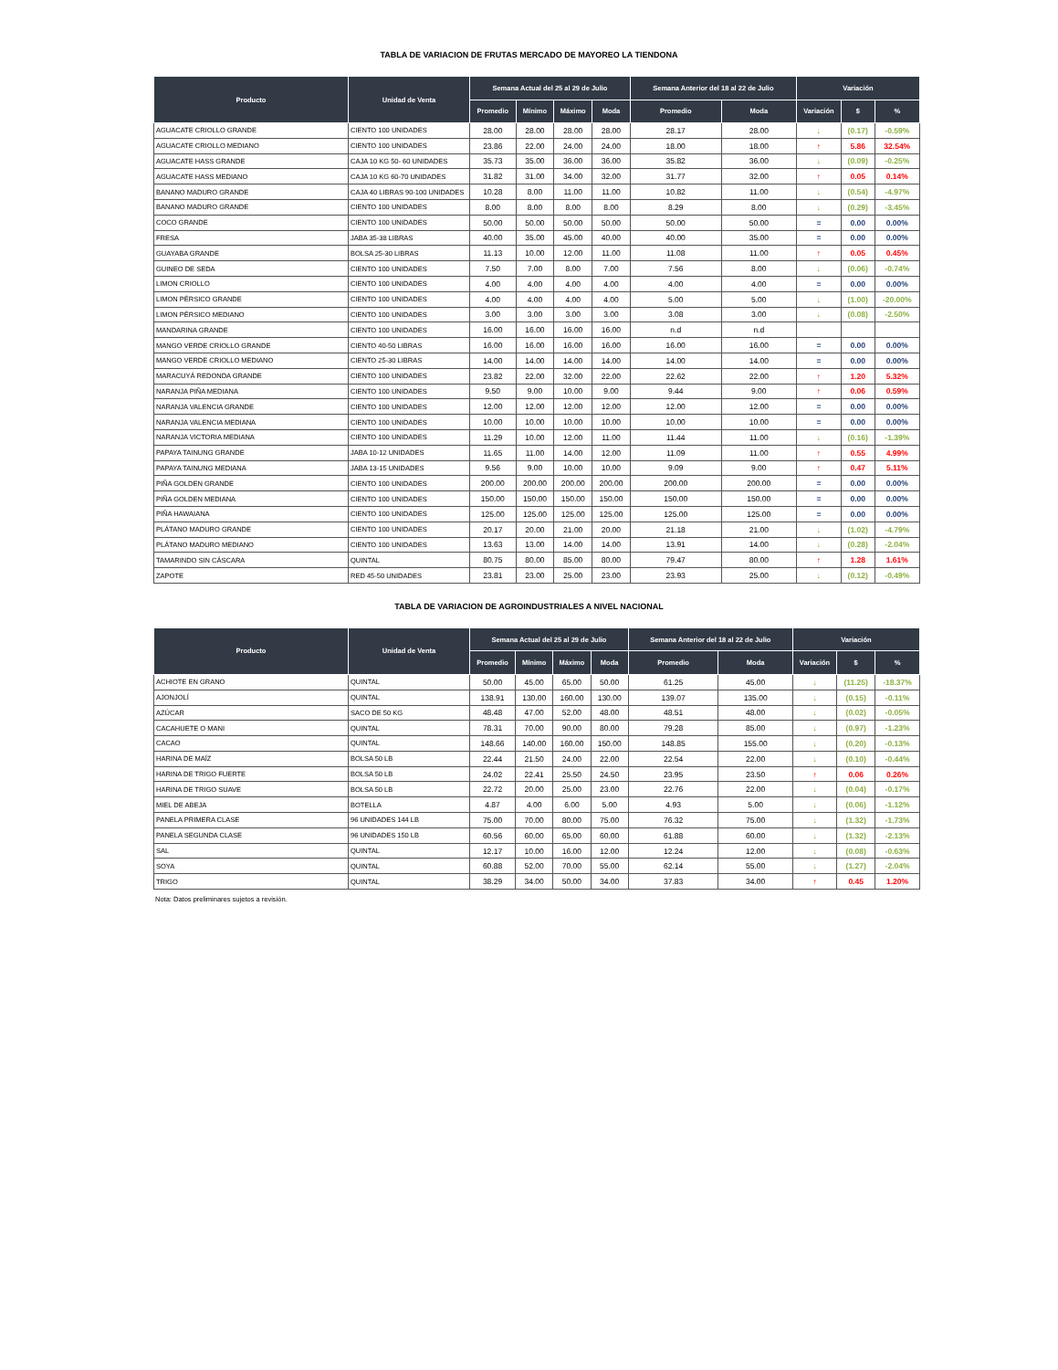TABLA DE VARIACION DE FRUTAS MERCADO DE MAYOREO LA TIENDONA
| Producto | Unidad de Venta | Semana Actual del 25 al 29 de Julio | | | | Semana Anterior del 18 al 22 de Julio | | Variación | | |
| --- | --- | --- | --- | --- | --- | --- | --- | --- | --- | --- |
| | | Promedio | Mínimo | Máximo | Moda | Promedio | Moda | Variación | $ | % |
| AGUACATE CRIOLLO GRANDE | CIENTO 100 UNIDADES | 28.00 | 28.00 | 28.00 | 28.00 | 28.17 | 28.00 | ↓ | (0.17) | -0.59% |
| AGUACATE CRIOLLO MEDIANO | CIENTO 100 UNIDADES | 23.86 | 22.00 | 24.00 | 24.00 | 18.00 | 18.00 | ↑ | 5.86 | 32.54% |
| AGUACATE HASS GRANDE | CAJA 10 KG 50- 60 UNIDADES | 35.73 | 35.00 | 36.00 | 36.00 | 35.82 | 36.00 | ↓ | (0.09) | -0.25% |
| AGUACATE HASS MEDIANO | CAJA 10 KG 60-70 UNIDADES | 31.82 | 31.00 | 34.00 | 32.00 | 31.77 | 32.00 | ↑ | 0.05 | 0.14% |
| BANANO MADURO GRANDE | CAJA 40 LIBRAS 90-100 UNIDADES | 10.28 | 8.00 | 11.00 | 11.00 | 10.82 | 11.00 | ↓ | (0.54) | -4.97% |
| BANANO MADURO GRANDE | CIENTO 100 UNIDADES | 8.00 | 8.00 | 8.00 | 8.00 | 8.29 | 8.00 | ↓ | (0.29) | -3.45% |
| COCO GRANDE | CIENTO 100 UNIDADES | 50.00 | 50.00 | 50.00 | 50.00 | 50.00 | 50.00 | = | 0.00 | 0.00% |
| FRESA | JABA 35-38 LIBRAS | 40.00 | 35.00 | 45.00 | 40.00 | 40.00 | 35.00 | = | 0.00 | 0.00% |
| GUAYABA GRANDE | BOLSA 25-30 LIBRAS | 11.13 | 10.00 | 12.00 | 11.00 | 11.08 | 11.00 | ↑ | 0.05 | 0.45% |
| GUINEO DE SEDA | CIENTO 100 UNIDADES | 7.50 | 7.00 | 8.00 | 7.00 | 7.56 | 8.00 | ↓ | (0.06) | -0.74% |
| LIMON CRIOLLO | CIENTO 100 UNIDADES | 4.00 | 4.00 | 4.00 | 4.00 | 4.00 | 4.00 | = | 0.00 | 0.00% |
| LIMON PÉRSICO GRANDE | CIENTO 100 UNIDADES | 4.00 | 4.00 | 4.00 | 4.00 | 5.00 | 5.00 | ↓ | (1.00) | -20.00% |
| LIMON PÉRSICO MEDIANO | CIENTO 100 UNIDADES | 3.00 | 3.00 | 3.00 | 3.00 | 3.08 | 3.00 | ↓ | (0.08) | -2.50% |
| MANDARINA GRANDE | CIENTO 100 UNIDADES | 16.00 | 16.00 | 16.00 | 16.00 | n.d | n.d | | | |
| MANGO VERDE CRIOLLO GRANDE | CIENTO 40-50 LIBRAS | 16.00 | 16.00 | 16.00 | 16.00 | 16.00 | 16.00 | = | 0.00 | 0.00% |
| MANGO VERDE CRIOLLO MEDIANO | CIENTO 25-30 LIBRAS | 14.00 | 14.00 | 14.00 | 14.00 | 14.00 | 14.00 | = | 0.00 | 0.00% |
| MARACUYÁ REDONDA GRANDE | CIENTO 100 UNIDADES | 23.82 | 22.00 | 32.00 | 22.00 | 22.62 | 22.00 | ↑ | 1.20 | 5.32% |
| NARANJA PIÑA MEDIANA | CIENTO 100 UNIDADES | 9.50 | 9.00 | 10.00 | 9.00 | 9.44 | 9.00 | ↑ | 0.06 | 0.59% |
| NARANJA VALENCIA GRANDE | CIENTO 100 UNIDADES | 12.00 | 12.00 | 12.00 | 12.00 | 12.00 | 12.00 | = | 0.00 | 0.00% |
| NARANJA VALENCIA MEDIANA | CIENTO 100 UNIDADES | 10.00 | 10.00 | 10.00 | 10.00 | 10.00 | 10.00 | = | 0.00 | 0.00% |
| NARANJA VICTORIA MEDIANA | CIENTO 100 UNIDADES | 11.29 | 10.00 | 12.00 | 11.00 | 11.44 | 11.00 | ↓ | (0.16) | -1.39% |
| PAPAYA TAINUNG GRANDE | JABA 10-12 UNIDADES | 11.65 | 11.00 | 14.00 | 12.00 | 11.09 | 11.00 | ↑ | 0.55 | 4.99% |
| PAPAYA TAINUNG MEDIANA | JABA 13-15 UNIDADES | 9.56 | 9.00 | 10.00 | 10.00 | 9.09 | 9.00 | ↑ | 0.47 | 5.11% |
| PIÑA GOLDEN GRANDE | CIENTO 100 UNIDADES | 200.00 | 200.00 | 200.00 | 200.00 | 200.00 | 200.00 | = | 0.00 | 0.00% |
| PIÑA GOLDEN MEDIANA | CIENTO 100 UNIDADES | 150.00 | 150.00 | 150.00 | 150.00 | 150.00 | 150.00 | = | 0.00 | 0.00% |
| PIÑA HAWAIANA | CIENTO 100 UNIDADES | 125.00 | 125.00 | 125.00 | 125.00 | 125.00 | 125.00 | = | 0.00 | 0.00% |
| PLÁTANO MADURO GRANDE | CIENTO 100 UNIDADES | 20.17 | 20.00 | 21.00 | 20.00 | 21.18 | 21.00 | ↓ | (1.02) | -4.79% |
| PLÁTANO MADURO MEDIANO | CIENTO 100 UNIDADES | 13.63 | 13.00 | 14.00 | 14.00 | 13.91 | 14.00 | ↓ | (0.28) | -2.04% |
| TAMARINDO SIN CÁSCARA | QUINTAL | 80.75 | 80.00 | 85.00 | 80.00 | 79.47 | 80.00 | ↑ | 1.28 | 1.61% |
| ZAPOTE | RED 45-50 UNIDADES | 23.81 | 23.00 | 25.00 | 23.00 | 23.93 | 25.00 | ↓ | (0.12) | -0.49% |
TABLA DE VARIACION DE AGROINDUSTRIALES A NIVEL NACIONAL
| Producto | Unidad de Venta | Semana Actual del 25 al 29 de Julio | | | | Semana Anterior del 18 al 22 de Julio | | Variación | | |
| --- | --- | --- | --- | --- | --- | --- | --- | --- | --- | --- |
| | | Promedio | Mínimo | Máximo | Moda | Promedio | Moda | Variación | $ | % |
| ACHIOTE EN GRANO | QUINTAL | 50.00 | 45.00 | 65.00 | 50.00 | 61.25 | 45.00 | ↓ | (11.25) | -18.37% |
| AJONJOLÍ | QUINTAL | 138.91 | 130.00 | 160.00 | 130.00 | 139.07 | 135.00 | ↓ | (0.15) | -0.11% |
| AZÚCAR | SACO DE 50 KG | 48.48 | 47.00 | 52.00 | 48.00 | 48.51 | 48.00 | ↓ | (0.02) | -0.05% |
| CACAHUETE O MANI | QUINTAL | 78.31 | 70.00 | 90.00 | 80.00 | 79.28 | 85.00 | ↓ | (0.97) | -1.23% |
| CACAO | QUINTAL | 148.66 | 140.00 | 160.00 | 150.00 | 148.85 | 155.00 | ↓ | (0.20) | -0.13% |
| HARINA DE MAÍZ | BOLSA 50 LB | 22.44 | 21.50 | 24.00 | 22.00 | 22.54 | 22.00 | ↓ | (0.10) | -0.44% |
| HARINA DE TRIGO FUERTE | BOLSA 50 LB | 24.02 | 22.41 | 25.50 | 24.50 | 23.95 | 23.50 | ↑ | 0.06 | 0.26% |
| HARINA DE TRIGO SUAVE | BOLSA 50 LB | 22.72 | 20.00 | 25.00 | 23.00 | 22.76 | 22.00 | ↓ | (0.04) | -0.17% |
| MIEL DE ABEJA | BOTELLA | 4.87 | 4.00 | 6.00 | 5.00 | 4.93 | 5.00 | ↓ | (0.06) | -1.12% |
| PANELA PRIMERA CLASE | 96 UNIDADES 144 LB | 75.00 | 70.00 | 80.00 | 75.00 | 76.32 | 75.00 | ↓ | (1.32) | -1.73% |
| PANELA SEGUNDA CLASE | 96 UNIDADES 150 LB | 60.56 | 60.00 | 65.00 | 60.00 | 61.88 | 60.00 | ↓ | (1.32) | -2.13% |
| SAL | QUINTAL | 12.17 | 10.00 | 16.00 | 12.00 | 12.24 | 12.00 | ↓ | (0.08) | -0.63% |
| SOYA | QUINTAL | 60.88 | 52.00 | 70.00 | 55.00 | 62.14 | 55.00 | ↓ | (1.27) | -2.04% |
| TRIGO | QUINTAL | 38.29 | 34.00 | 50.00 | 34.00 | 37.83 | 34.00 | ↑ | 0.45 | 1.20% |
Nota: Datos preliminares sujetos a revisión.